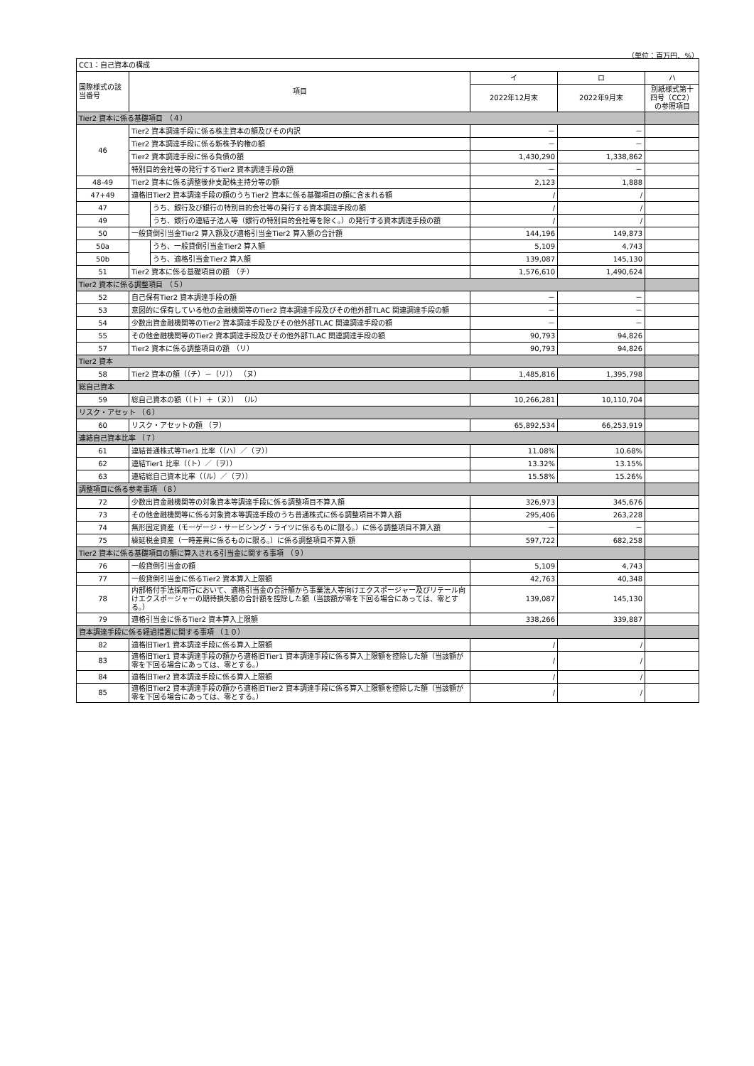（単位：百万円、%）
| CC1：自己資本の構成 | | | | | |
| 国際様式の該当番号 | 項目 | | イ | ロ | ハ |
| | | | 2022年12月末 | 2022年9月末 | 別紙様式第十四号（CC2）の参照項目 |
| Tier2 資本に係る基礎項目 （４） | | | | | |
| 46 | Tier2 資本調達手段に係る株主資本の額及びその内訳 | | － | － | |
| | Tier2 資本調達手段に係る新株予約権の額 | | － | － | |
| | Tier2 資本調達手段に係る負債の額 | | 1,430,290 | 1,338,862 | |
| | 特別目的会社等の発行するTier2 資本調達手段の額 | | － | － | |
| 48-49 | Tier2 資本に係る調整後非支配株主持分等の額 | | 2,123 | 1,888 | |
| 47+49 | 適格旧Tier2 資本調達手段の額のうちTier2 資本に係る基礎項目の額に含まれる額 | | / | / | |
| 47 | | うち、銀行及び銀行の特別目的会社等の発行する資本調達手段の額 | / | / | |
| 49 | | うち、銀行の連結子法人等（銀行の特別目的会社等を除く。）の発行する資本調達手段の額 | / | / | |
| 50 | 一般貸倒引当金Tier2 算入額及び適格引当金Tier2 算入額の合計額 | | 144,196 | 149,873 | |
| 50a | | うち、一般貸倒引当金Tier2 算入額 | 5,109 | 4,743 | |
| 50b | | うち、適格引当金Tier2 算入額 | 139,087 | 145,130 | |
| 51 | Tier2 資本に係る基礎項目の額 （チ） | | 1,576,610 | 1,490,624 | |
| Tier2 資本に係る調整項目 （５） | | | | | |
| 52 | 自己保有Tier2 資本調達手段の額 | | － | － | |
| 53 | 意図的に保有している他の金融機関等のTier2 資本調達手段及びその他外部TLAC 関連調達手段の額 | | － | － | |
| 54 | 少数出資金融機関等のTier2 資本調達手段及びその他外部TLAC 関連調達手段の額 | | － | － | |
| 55 | その他金融機関等のTier2 資本調達手段及びその他外部TLAC 関連調達手段の額 | | 90,793 | 94,826 | |
| 57 | Tier2 資本に係る調整項目の額 （リ） | | 90,793 | 94,826 | |
| Tier2 資本 | | | | | |
| 58 | Tier2 資本の額（（チ）－（リ）） （ヌ） | | 1,485,816 | 1,395,798 | |
| 総自己資本 | | | | | |
| 59 | 総自己資本の額（（ト）＋（ヌ）） （ル） | | 10,266,281 | 10,110,704 | |
| リスク・アセット （６） | | | | | |
| 60 | リスク・アセットの額 （ヲ） | | 65,892,534 | 66,253,919 | |
| 連結自己資本比率 （７） | | | | | |
| 61 | 連結普通株式等Tier1 比率（（ハ）／（ヲ）） | | 11.08% | 10.68% | |
| 62 | 連結Tier1 比率（（ト）／（ヲ）） | | 13.32% | 13.15% | |
| 63 | 連結総自己資本比率（（ル）／（ヲ）） | | 15.58% | 15.26% | |
| 調整項目に係る参考事項 （８） | | | | | |
| 72 | 少数出資金融機関等の対象資本等調達手段に係る調整項目不算入額 | | 326,973 | 345,676 | |
| 73 | その他金融機関等に係る対象資本等調達手段のうち普通株式に係る調整項目不算入額 | | 295,406 | 263,228 | |
| 74 | 無形固定資産（モーゲージ・サービシング・ライツに係るものに限る。）に係る調整項目不算入額 | | － | － | |
| 75 | 繰延税金資産（一時差異に係るものに限る。）に係る調整項目不算入額 | | 597,722 | 682,258 | |
| Tier2 資本に係る基礎項目の額に算入される引当金に関する事項 （９） | | | | | |
| 76 | 一般貸倒引当金の額 | | 5,109 | 4,743 | |
| 77 | 一般貸倒引当金に係るTier2 資本算入上限額 | | 42,763 | 40,348 | |
| 78 | 内部格付手法採用行において、適格引当金の合計額から事業法人等向けエクスポージャー及びリテール向けエクスポージャーの期待損失額の合計額を控除した額（当該額が零を下回る場合にあっては、零とする。） | | 139,087 | 145,130 | |
| 79 | 適格引当金に係るTier2 資本算入上限額 | | 338,266 | 339,887 | |
| 資本調達手段に係る経過措置に関する事項 （１０） | | | | | |
| 82 | 適格旧Tier1 資本調達手段に係る算入上限額 | | / | / | |
| 83 | 適格旧Tier1 資本調達手段の額から適格旧Tier1 資本調達手段に係る算入上限額を控除した額（当該額が零を下回る場合にあっては、零とする。） | | / | / | |
| 84 | 適格旧Tier2 資本調達手段に係る算入上限額 | | / | / | |
| 85 | 適格旧Tier2 資本調達手段の額から適格旧Tier2 資本調達手段に係る算入上限額を控除した額（当該額が零を下回る場合にあっては、零とする。） | | / | / | |